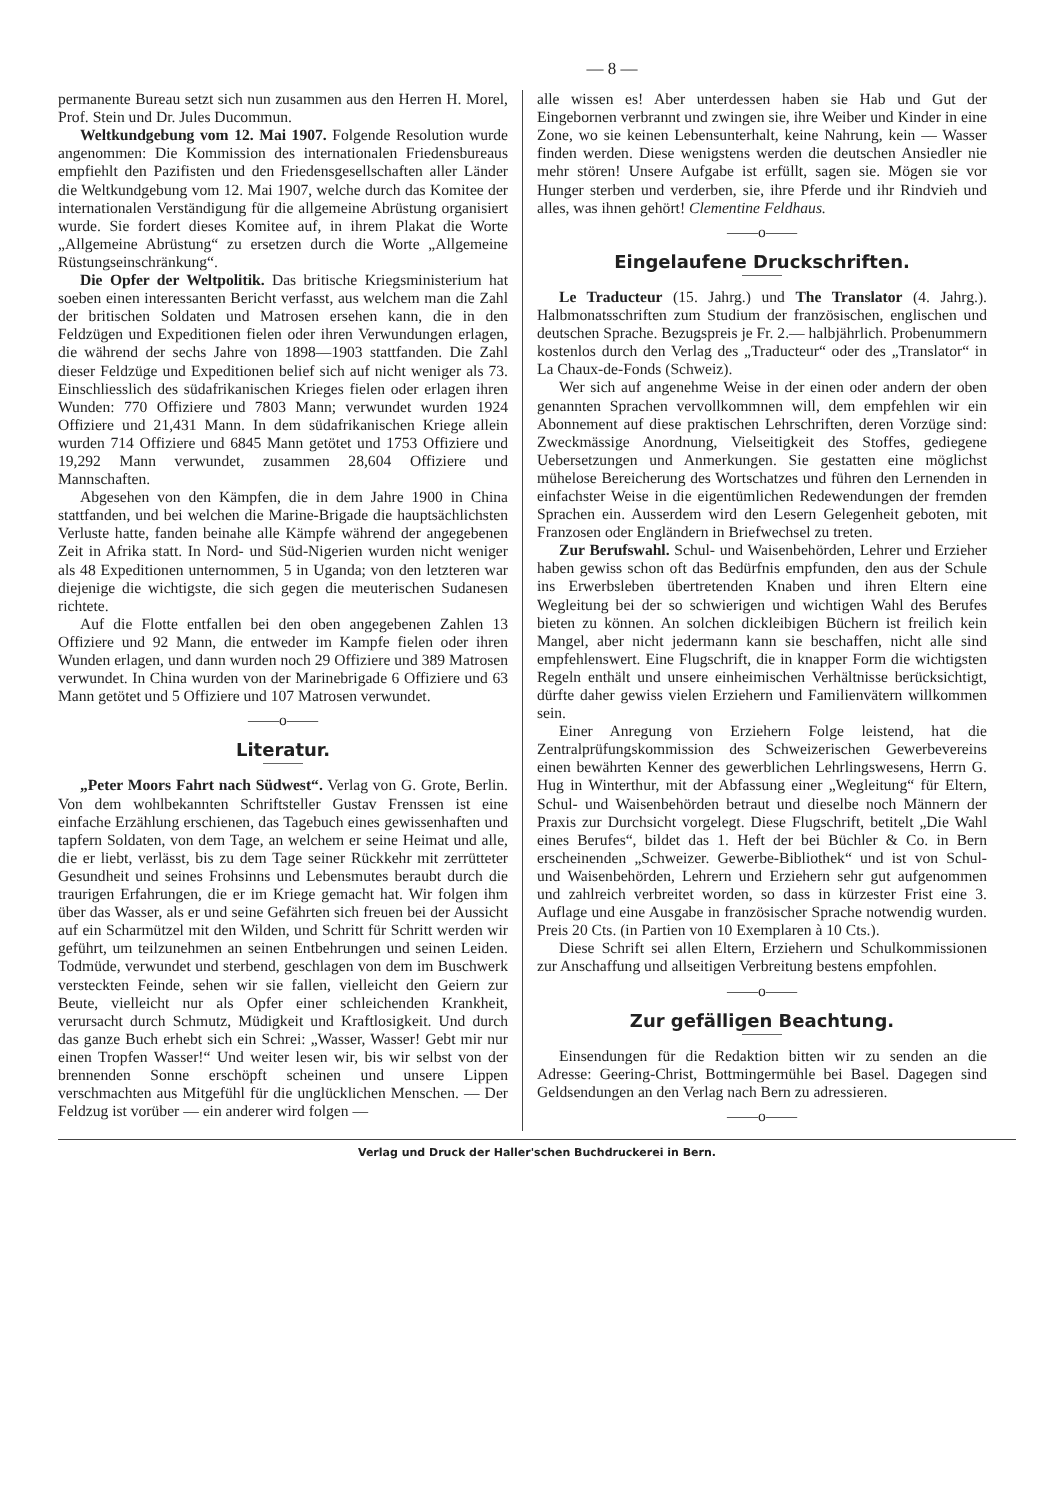— 8 —
permanente Bureau setzt sich nun zusammen aus den Herren H. Morel, Prof. Stein und Dr. Jules Ducommun.
Weltkundgebung vom 12. Mai 1907. Folgende Resolution wurde angenommen: Die Kommission des internationalen Friedensbureaus empfiehlt den Pazifisten und den Friedensgesellschaften aller Länder die Weltkundgebung vom 12. Mai 1907, welche durch das Komitee der internationalen Verständigung für die allgemeine Abrüstung organisiert wurde. Sie fordert dieses Komitee auf, in ihrem Plakat die Worte „Allgemeine Abrüstung“ zu ersetzen durch die Worte „Allgemeine Rüstungseinschränkung“.
Die Opfer der Weltpolitik. Das britische Kriegsministerium hat soeben einen interessanten Bericht verfasst, aus welchem man die Zahl der britischen Soldaten und Matrosen ersehen kann, die in den Feldzügen und Expeditionen fielen oder ihren Verwundungen erlagen, die während der sechs Jahre von 1898—1903 stattfanden. Die Zahl dieser Feldzüge und Expeditionen belief sich auf nicht weniger als 73. Einschliesslich des südafrikanischen Krieges fielen oder erlagen ihren Wunden: 770 Offiziere und 7803 Mann; verwundet wurden 1924 Offiziere und 21,431 Mann. In dem südafrikanischen Kriege allein wurden 714 Offiziere und 6845 Mann getötet und 1753 Offiziere und 19,292 Mann verwundet, zusammen 28,604 Offiziere und Mannschaften.
Abgesehen von den Kämpfen, die in dem Jahre 1900 in China stattfanden, und bei welchen die Marine-Brigade die hauptsächlichsten Verluste hatte, fanden beinahe alle Kämpfe während der angegebenen Zeit in Afrika statt. In Nord- und Süd-Nigerien wurden nicht weniger als 48 Expeditionen unternommen, 5 in Uganda; von den letzteren war diejenige die wichtigste, die sich gegen die meuterischen Sudanesen richtete.
Auf die Flotte entfallen bei den oben angegebenen Zahlen 13 Offiziere und 92 Mann, die entweder im Kampfe fielen oder ihren Wunden erlagen, und dann wurden noch 29 Offiziere und 389 Matrosen verwundet. In China wurden von der Marinebrigade 6 Offiziere und 63 Mann getötet und 5 Offiziere und 107 Matrosen verwundet.
——o——
Literatur.
„Peter Moors Fahrt nach Südwest“. Verlag von G. Grote, Berlin. Von dem wohlbekannten Schriftsteller Gustav Frenssen ist eine einfache Erzählung erschienen, das Tagebuch eines gewissenhaften und tapfern Soldaten, von dem Tage, an welchem er seine Heimat und alle, die er liebt, verlässt, bis zu dem Tage seiner Rückkehr mit zerrütteter Gesundheit und seines Frohsinns und Lebensmutes beraubt durch die traurigen Erfahrungen, die er im Kriege gemacht hat. Wir folgen ihm über das Wasser, als er und seine Gefährten sich freuen bei der Aussicht auf ein Scharmützel mit den Wilden, und Schritt für Schritt werden wir geführt, um teilzunehmen an seinen Entbehrungen und seinen Leiden. Todmüde, verwundet und sterbend, geschlagen von dem im Buschwerk versteckten Feinde, sehen wir sie fallen, vielleicht den Geiern zur Beute, vielleicht nur als Opfer einer schleichenden Krankheit, verursacht durch Schmutz, Müdigkeit und Kraftlosigkeit. Und durch das ganze Buch erhebt sich ein Schrei: „Wasser, Wasser! Gebt mir nur einen Tropfen Wasser!“ Und weiter lesen wir, bis wir selbst von der brennenden Sonne erschöpft scheinen und unsere Lippen verschmachten aus Mitgefühl für die unglücklichen Menschen. — Der Feldzug ist vorüber — ein anderer wird folgen —
alle wissen es! Aber unterdessen haben sie Hab und Gut der Eingebornen verbrannt und zwingen sie, ihre Weiber und Kinder in eine Zone, wo sie keinen Lebensunterhalt, keine Nahrung, kein — Wasser finden werden. Diese wenigstens werden die deutschen Ansiedler nie mehr stören! Unsere Aufgabe ist erfüllt, sagen sie. Mögen sie vor Hunger sterben und verderben, sie, ihre Pferde und ihr Rindvieh und alles, was ihnen gehört! Clementine Feldhaus.
——o——
Eingelaufene Druckschriften.
Le Traducteur (15. Jahrg.) und The Translator (4. Jahrg.). Halbmonatsschriften zum Studium der französischen, englischen und deutschen Sprache. Bezugspreis je Fr. 2.— halbjährlich. Probenummern kostenlos durch den Verlag des „Traducteur“ oder des „Translator“ in La Chaux-de-Fonds (Schweiz).
Wer sich auf angenehme Weise in der einen oder andern der oben genannten Sprachen vervollkommnen will, dem empfehlen wir ein Abonnement auf diese praktischen Lehrschriften, deren Vorzüge sind: Zweckmässige Anordnung, Vielseitigkeit des Stoffes, gediegene Uebersetzungen und Anmerkungen. Sie gestatten eine möglichst mühelose Bereicherung des Wortschatzes und führen den Lernenden in einfachster Weise in die eigentümlichen Redewendungen der fremden Sprachen ein. Ausserdem wird den Lesern Gelegenheit geboten, mit Franzosen oder Engländern in Briefwechsel zu treten.
Zur Berufswahl. Schul- und Waisenbehörden, Lehrer und Erzieher haben gewiss schon oft das Bedürfnis empfunden, den aus der Schule ins Erwerbsleben übertretenden Knaben und ihren Eltern eine Wegleitung bei der so schwierigen und wichtigen Wahl des Berufes bieten zu können. An solchen dickleibigen Büchern ist freilich kein Mangel, aber nicht jedermann kann sie beschaffen, nicht alle sind empfehlenswert. Eine Flugschrift, die in knapper Form die wichtigsten Regeln enthält und unsere einheimischen Verhältnisse berücksichtigt, dürfte daher gewiss vielen Erziehern und Familienvätern willkommen sein.
Einer Anregung von Erziehern Folge leistend, hat die Zentralprüfungskommission des Schweizerischen Gewerbevereins einen bewährten Kenner des gewerblichen Lehrlingswesens, Herrn G. Hug in Winterthur, mit der Abfassung einer „Wegleitung“ für Eltern, Schul- und Waisenbehörden betraut und dieselbe noch Männern der Praxis zur Durchsicht vorgelegt. Diese Flugschrift, betitelt „Die Wahl eines Berufes“, bildet das 1. Heft der bei Büchler & Co. in Bern erscheinenden „Schweizer. Gewerbe-Bibliothek“ und ist von Schul- und Waisenbehörden, Lehrern und Erziehern sehr gut aufgenommen und zahlreich verbreitet worden, so dass in kürzester Frist eine 3. Auflage und eine Ausgabe in französischer Sprache notwendig wurden. Preis 20 Cts. (in Partien von 10 Exemplaren à 10 Cts.).
Diese Schrift sei allen Eltern, Erziehern und Schulkommissionen zur Anschaffung und allseitigen Verbreitung bestens empfohlen.
——o——
Zur gefälligen Beachtung.
Einsendungen für die Redaktion bitten wir zu senden an die Adresse: Geering-Christ, Bottmingermühle bei Basel. Dagegen sind Geldsendungen an den Verlag nach Bern zu adressieren.
——o——
Verlag und Druck der Haller'schen Buchdruckerei in Bern.